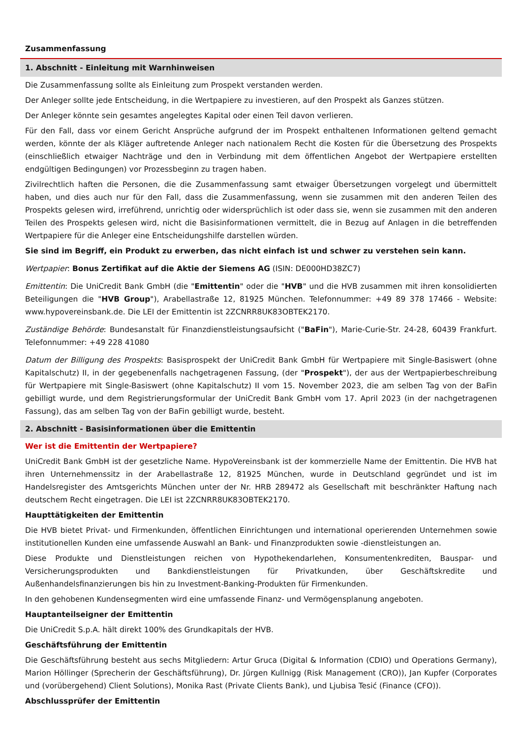Zusammenfassung
1. Abschnitt - Einleitung mit Warnhinweisen
Die Zusammenfassung sollte als Einleitung zum Prospekt verstanden werden.
Der Anleger sollte jede Entscheidung, in die Wertpapiere zu investieren, auf den Prospekt als Ganzes stützen.
Der Anleger könnte sein gesamtes angelegtes Kapital oder einen Teil davon verlieren.
Für den Fall, dass vor einem Gericht Ansprüche aufgrund der im Prospekt enthaltenen Informationen geltend gemacht werden, könnte der als Kläger auftretende Anleger nach nationalem Recht die Kosten für die Übersetzung des Prospekts (einschließlich etwaiger Nachträge und den in Verbindung mit dem öffentlichen Angebot der Wertpapiere erstellten endgültigen Bedingungen) vor Prozessbeginn zu tragen haben.
Zivilrechtlich haften die Personen, die die Zusammenfassung samt etwaiger Übersetzungen vorgelegt und übermittelt haben, und dies auch nur für den Fall, dass die Zusammenfassung, wenn sie zusammen mit den anderen Teilen des Prospekts gelesen wird, irreführend, unrichtig oder widersprüchlich ist oder dass sie, wenn sie zusammen mit den anderen Teilen des Prospekts gelesen wird, nicht die Basisinformationen vermittelt, die in Bezug auf Anlagen in die betreffenden Wertpapiere für die Anleger eine Entscheidungshilfe darstellen würden.
Sie sind im Begriff, ein Produkt zu erwerben, das nicht einfach ist und schwer zu verstehen sein kann.
Wertpapier: Bonus Zertifikat auf die Aktie der Siemens AG (ISIN: DE000HD38ZC7)
Emittentin: Die UniCredit Bank GmbH (die "Emittentin" oder die "HVB" und die HVB zusammen mit ihren konsolidierten Beteiligungen die "HVB Group"), Arabellastraße 12, 81925 München. Telefonnummer: +49 89 378 17466 - Website: www.hypovereinsbank.de. Die LEI der Emittentin ist 2ZCNRR8UK83OBTEK2170.
Zuständige Behörde: Bundesanstalt für Finanzdienstleistungsaufsicht ("BaFin"), Marie-Curie-Str. 24-28, 60439 Frankfurt. Telefonnummer: +49 228 41080
Datum der Billigung des Prospekts: Basisprospekt der UniCredit Bank GmbH für Wertpapiere mit Single-Basiswert (ohne Kapitalschutz) II, in der gegebenenfalls nachgetragenen Fassung, (der "Prospekt"), der aus der Wertpapierbeschreibung für Wertpapiere mit Single-Basiswert (ohne Kapitalschutz) II vom 15. November 2023, die am selben Tag von der BaFin gebilligt wurde, und dem Registrierungsformular der UniCredit Bank GmbH vom 17. April 2023 (in der nachgetragenen Fassung), das am selben Tag von der BaFin gebilligt wurde, besteht.
2. Abschnitt - Basisinformationen über die Emittentin
Wer ist die Emittentin der Wertpapiere?
UniCredit Bank GmbH ist der gesetzliche Name. HypoVereinsbank ist der kommerzielle Name der Emittentin. Die HVB hat ihren Unternehmenssitz in der Arabellastraße 12, 81925 München, wurde in Deutschland gegründet und ist im Handelsregister des Amtsgerichts München unter der Nr. HRB 289472 als Gesellschaft mit beschränkter Haftung nach deutschem Recht eingetragen. Die LEI ist 2ZCNRR8UK83OBTEK2170.
Haupttätigkeiten der Emittentin
Die HVB bietet Privat- und Firmenkunden, öffentlichen Einrichtungen und international operierenden Unternehmen sowie institutionellen Kunden eine umfassende Auswahl an Bank- und Finanzprodukten sowie -dienstleistungen an.
Diese Produkte und Dienstleistungen reichen von Hypothekendarlehen, Konsumentenkrediten, Bauspar- und Versicherungsprodukten und Bankdienstleistungen für Privatkunden, über Geschäftskredite und Außenhandelsfinanzierungen bis hin zu Investment-Banking-Produkten für Firmenkunden.
In den gehobenen Kundensegmenten wird eine umfassende Finanz- und Vermögensplanung angeboten.
Hauptanteilseigner der Emittentin
Die UniCredit S.p.A. hält direkt 100% des Grundkapitals der HVB.
Geschäftsführung der Emittentin
Die Geschäftsführung besteht aus sechs Mitgliedern: Artur Gruca (Digital & Information (CDIO) und Operations Germany), Marion Höllinger (Sprecherin der Geschäftsführung), Dr. Jürgen Kullnigg (Risk Management (CRO)), Jan Kupfer (Corporates und (vorübergehend) Client Solutions), Monika Rast (Private Clients Bank), und Ljubisa Tesić (Finance (CFO)).
Abschlussprüfer der Emittentin